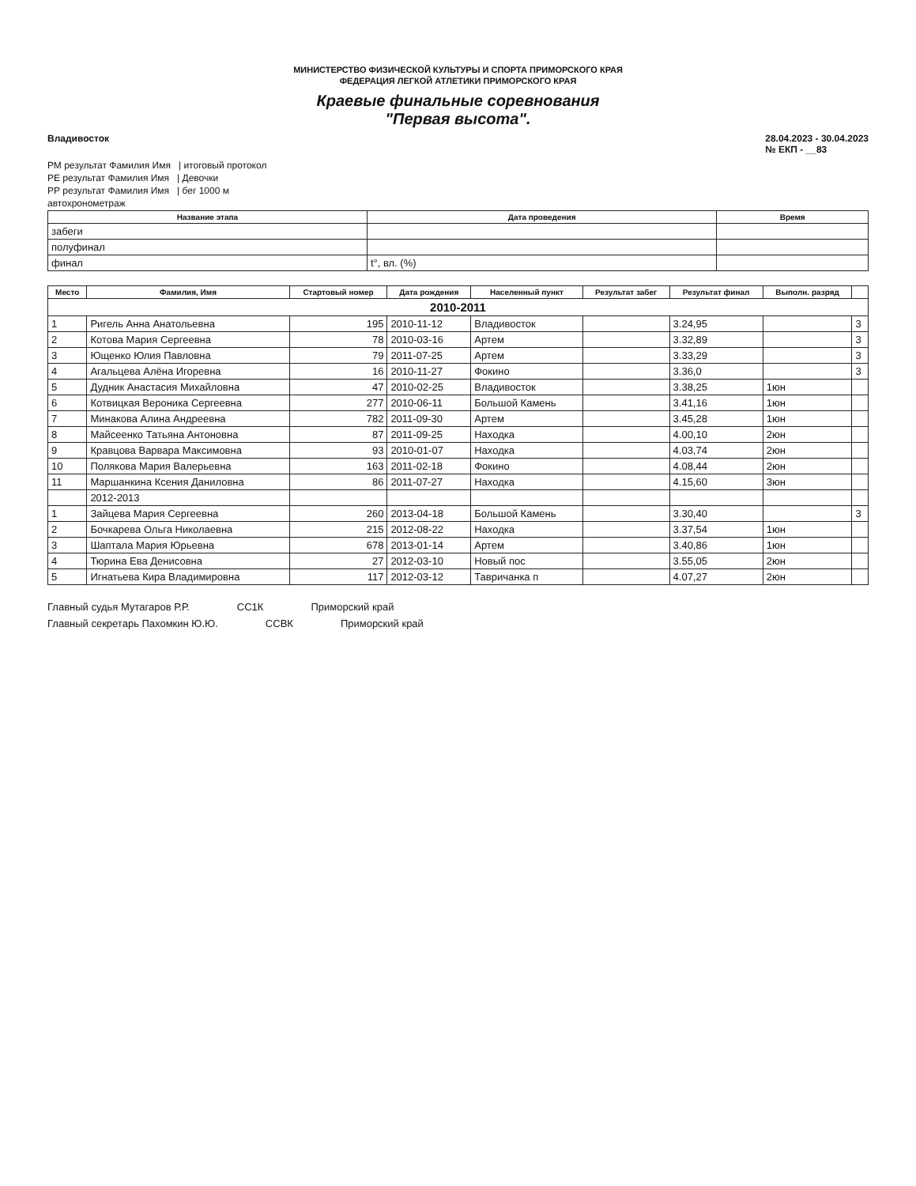МИНИСТЕРСТВО ФИЗИЧЕСКОЙ КУЛЬТУРЫ И СПОРТА ПРИМОРСКОГО КРАЯ
ФЕДЕРАЦИЯ ЛЕГКОЙ АТЛЕТИКИ ПРИМОРСКОГО КРАЯ
Краевые финальные соревнования
"Первая высота".
Владивосток 28.04.2023 - 30.04.2023
№ ЕКП - __83
РМ результат Фамилия Имя | итоговый протокол
РЕ результат Фамилия Имя | Девочки
РР результат Фамилия Имя | бег 1000 м
автохронометраж
| Название этапа | Дата проведения | Время |
| --- | --- | --- |
| забеги | | |
| полуфинал | | |
| финал | t°, вл. (%) | |
| Место | Фамилия, Имя | Стартовый номер | Дата рождения | Населенный пункт | Результат забег | Результат финал | Выполн. разряд | |
| --- | --- | --- | --- | --- | --- | --- | --- | --- |
| 2010-2011 | | | | | | | | |
| 1 | Ригель Анна Анатольевна | 195 | 2010-11-12 | Владивосток | | 3.24,95 | | 3 |
| 2 | Котова Мария Сергеевна | 78 | 2010-03-16 | Артем | | 3.32,89 | | 3 |
| 3 | Ющенко Юлия Павловна | 79 | 2011-07-25 | Артем | | 3.33,29 | | 3 |
| 4 | Агальцева Алёна Игоревна | 16 | 2010-11-27 | Фокино | | 3.36,0 | | 3 |
| 5 | Дудник Анастасия Михайловна | 47 | 2010-02-25 | Владивосток | | 3.38,25 | 1юн | |
| 6 | Котвицкая Вероника Сергеевна | 277 | 2010-06-11 | Большой Камень | | 3.41,16 | 1юн | |
| 7 | Минакова Алина Андреевна | 782 | 2011-09-30 | Артем | | 3.45,28 | 1юн | |
| 8 | Майсеенко Татьяна Антоновна | 87 | 2011-09-25 | Находка | | 4.00,10 | 2юн | |
| 9 | Кравцова Варвара Максимовна | 93 | 2010-01-07 | Находка | | 4.03,74 | 2юн | |
| 10 | Полякова Мария Валерьевна | 163 | 2011-02-18 | Фокино | | 4.08,44 | 2юн | |
| 11 | Маршанкина Ксения Даниловна | 86 | 2011-07-27 | Находка | | 4.15,60 | 3юн | |
| | 2012-2013 | | | | | | | |
| 1 | Зайцева Мария Сергеевна | 260 | 2013-04-18 | Большой Камень | | 3.30,40 | | 3 |
| 2 | Бочкарева Ольга Николаевна | 215 | 2012-08-22 | Находка | | 3.37,54 | 1юн | |
| 3 | Шаптала Мария Юрьевна | 678 | 2013-01-14 | Артем | | 3.40,86 | 1юн | |
| 4 | Тюрина Ева Денисовна | 27 | 2012-03-10 | Новый пос | | 3.55,05 | 2юн | |
| 5 | Игнатьева Кира Владимировна | 117 | 2012-03-12 | Тавричанка п | | 4.07,27 | 2юн | |
Главный судья Мутагаров Р.Р. СС1К Приморский край
Главный секретарь Пахомкин Ю.Ю. ССВК Приморский край